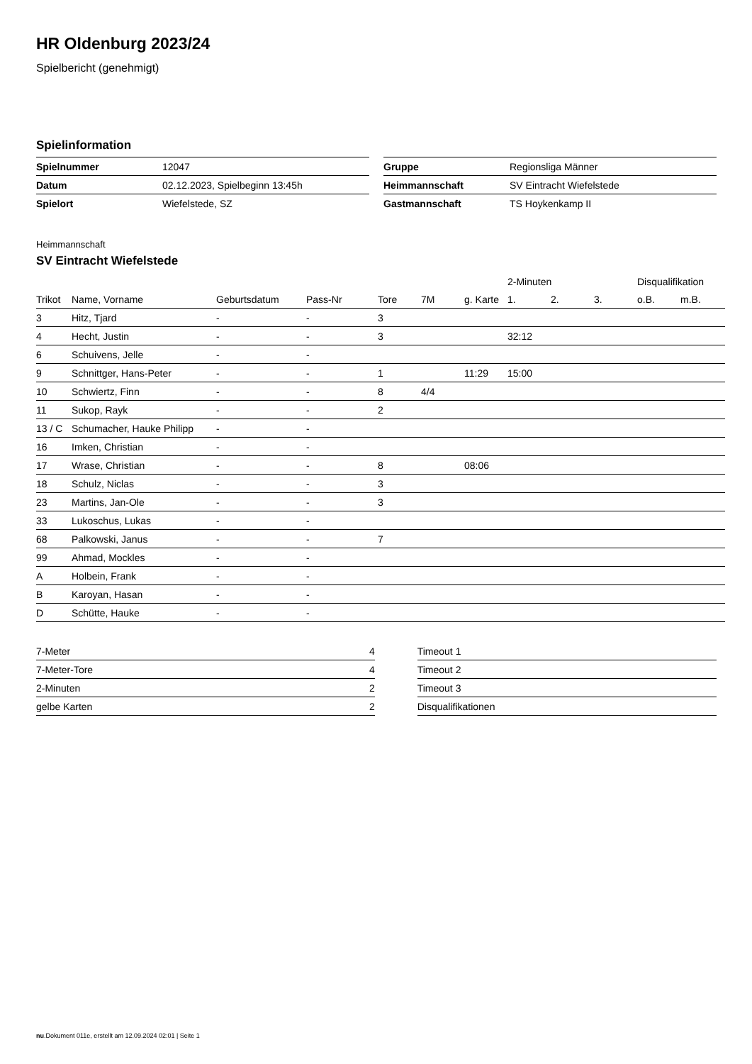HR Oldenburg 2023/24
Spielbericht (genehmigt)
Spielinformation
| Spielnummer | 12047 |
| Datum | 02.12.2023, Spielbeginn 13:45h |
| Spielort | Wiefelstede, SZ |
| Gruppe | Regionsliga Männer |
| Heimmannschaft | SV Eintracht Wiefelstede |
| Gastmannschaft | TS Hoykenkamp II |
Heimmannschaft
SV Eintracht Wiefelstede
| | | | | | | | 2-Minuten | | | Disqualifikation | |
| --- | --- | --- | --- | --- | --- | --- | --- | --- | --- | --- | --- |
| Trikot | Name, Vorname | Geburtsdatum | Pass-Nr | Tore | 7M | g. Karte | 1. | 2. | 3. | o.B. | m.B. |
| 3 | Hitz, Tjard | - | - | 3 | | | | | | | |
| 4 | Hecht, Justin | - | - | 3 | | | 32:12 | | | | |
| 6 | Schuivens, Jelle | - | - | | | | | | | | |
| 9 | Schnittger, Hans-Peter | - | - | 1 | | 11:29 | 15:00 | | | | |
| 10 | Schwiertz, Finn | - | - | 8 | 4/4 | | | | | | |
| 11 | Sukop, Rayk | - | - | 2 | | | | | | | |
| 13 / C | Schumacher, Hauke Philipp | - | - | | | | | | | | |
| 16 | Imken, Christian | - | - | | | | | | | | |
| 17 | Wrase, Christian | - | - | 8 | | 08:06 | | | | | |
| 18 | Schulz, Niclas | - | - | 3 | | | | | | | |
| 23 | Martins, Jan-Ole | - | - | 3 | | | | | | | |
| 33 | Lukoschus, Lukas | - | - | | | | | | | | |
| 68 | Palkowski, Janus | - | - | 7 | | | | | | | |
| 99 | Ahmad, Mockles | - | - | | | | | | | | |
| A | Holbein, Frank | - | - | | | | | | | | |
| B | Karoyan, Hasan | - | - | | | | | | | | |
| D | Schütte, Hauke | - | - | | | | | | | | |
| 7-Meter | 4 |
| 7-Meter-Tore | 4 |
| 2-Minuten | 2 |
| gelbe Karten | 2 |
| Timeout 1 |
| Timeout 2 |
| Timeout 3 |
| Disqualifikationen |
nu.Dokument 011e, erstellt am 12.09.2024 02:01 | Seite 1